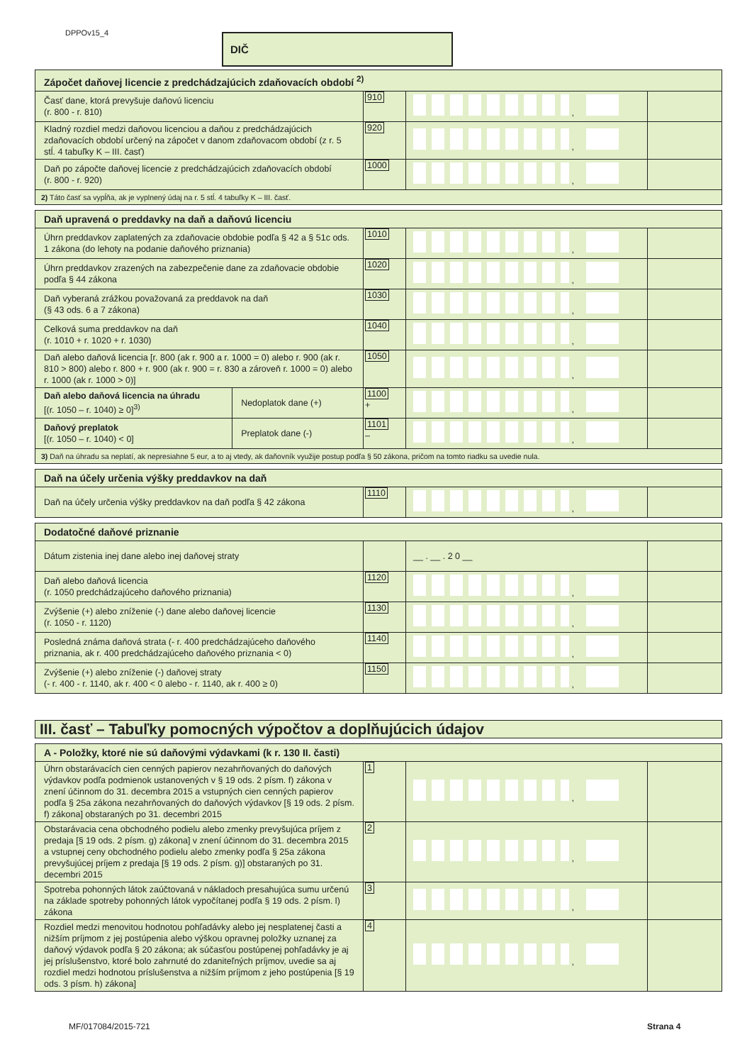DPPOv15_4 DIČ
| Zápočet daňovej licencie z predchádzajúcich zdaňovacích období <sup>2)</sup> | | | |
| Časť dane, ktorá prevyšuje daňovú licenciu (r. 800 - r. 810) | 910 | , | |
| Kladný rozdiel medzi daňovou licenciou a daňou z predchádzajúcich zdaňovacích období určený na zápočet v danom zdaňovacom období (z r. 5 stĺ. 4 tabuľky K – III. časť) | 920 | , | |
| Daň po zápočte daňovej licencie z predchádzajúcich zdaňovacích období (r. 800 - r. 920) | 1000 | , | |
| 2) Táto časť sa vypĺňa, ak je vyplnený údaj na r. 5 stĺ. 4 tabuľky K – III. časť. | | | |
| Daň upravená o preddavky na daň a daňovú licenciu | | | | |
| Úhrn preddavkov zaplatených za zdaňovacie obdobie podľa § 42 a § 51c ods. 1 zákona (do lehoty na podanie daňového priznania) | | 1010 | , | |
| Úhrn preddavkov zrazených na zabezpečenie dane za zdaňovacie obdobie podľa § 44 zákona | | 1020 | , | |
| Daň vyberaná zrážkou považovaná za preddavok na daň (§ 43 ods. 6 a 7 zákona) | | 1030 | , | |
| Celková suma preddavkov na daň (r. 1010 + r. 1020 + r. 1030) | | 1040 | , | |
| Daň alebo daňová licencia [r. 800 (ak r. 900 a r. 1000 = 0) alebo r. 900 (ak r. 810 > 800) alebo r. 800 + r. 900 (ak r. 900 = r. 830 a zároveň r. 1000 = 0) alebo r. 1000 (ak r. 1000 > 0)] | | 1050 | , | |
| Daň alebo daňová licencia na úhradu [(r. 1050 – r. 1040) ≥ 0]<sup>3)</sup> | Nedoplatok dane (+) | 1100 + | , | |
| Daňový preplatok [(r. 1050 – r. 1040) < 0] | Preplatok dane (-) | 1101 – | , | |
| 3) Daň na úhradu sa neplatí, ak nepresiahne 5 eur, a to aj vtedy, ak daňovník využije postup podľa § 50 zákona, pričom na tomto riadku sa uvedie nula. | | | | |
| Daň na účely určenia výšky preddavkov na daň | | | |
| Daň na účely určenia výšky preddavkov na daň podľa § 42 zákona | 1110 | , | |
| Dodatočné daňové priznanie | | | |
| Dátum zistenia inej dane alebo inej daňovej straty | | __ . __ . 2 0 __ | |
| Daň alebo daňová licencia (r. 1050 predchádzajúceho daňového priznania) | 1120 | , | |
| Zvýšenie (+) alebo zníženie (-) dane alebo daňovej licencie (r. 1050 - r. 1120) | 1130 | , | |
| Posledná známa daňová strata (- r. 400 predchádzajúceho daňového priznania, ak r. 400 predchádzajúceho daňového priznania < 0) | 1140 | , | |
| Zvýšenie (+) alebo zníženie (-) daňovej straty (- r. 400 - r. 1140, ak r. 400 < 0 alebo - r. 1140, ak r. 400 ≥ 0) | 1150 | , | |
| III. časť – Tabuľky pomocných výpočtov a doplňujúcich údajov |
| A - Položky, ktoré nie sú daňovými výdavkami (k r. 130 II. časti) | | | |
| Úhrn obstarávacích cien cenných papierov nezahrňovaných do daňových výdavkov podľa podmienok ustanovených v § 19 ods. 2 písm. f) zákona v znení účinnom do 31. decembra 2015 a vstupných cien cenných papierov podľa § 25a zákona nezahrňovaných do daňových výdavkov [§ 19 ods. 2 písm. f) zákona] obstaraných po 31. decembri 2015 | 1 | , | |
| Obstarávacia cena obchodného podielu alebo zmenky prevyšujúca príjem z predaja [§ 19 ods. 2 písm. g) zákona] v znení účinnom do 31. decembra 2015 a vstupnej ceny obchodného podielu alebo zmenky podľa § 25a zákona prevyšujúcej príjem z predaja [§ 19 ods. 2 písm. g)] obstaraných po 31. decembri 2015 | 2 | , | |
| Spotreba pohonných látok zaúčtovaná v nákladoch presahujúca sumu určenú na základe spotreby pohonných látok vypočítanej podľa § 19 ods. 2 písm. l) zákona | 3 | , | |
| Rozdiel medzi menovitou hodnotou pohľadávky alebo jej nesplatenej časti a nižším príjmom z jej postúpenia alebo výškou opravnej položky uznanej za daňový výdavok podľa § 20 zákona; ak súčasťou postúpenej pohľadávky je aj jej príslušenstvo, ktoré bolo zahrnuté do zdaniteľných príjmov, uvedie sa aj rozdiel medzi hodnotou príslušenstva a nižším príjmom z jeho postúpenia [§ 19 ods. 3 písm. h) zákona] | 4 | , | |
MF/017084/2015-721 Strana 4